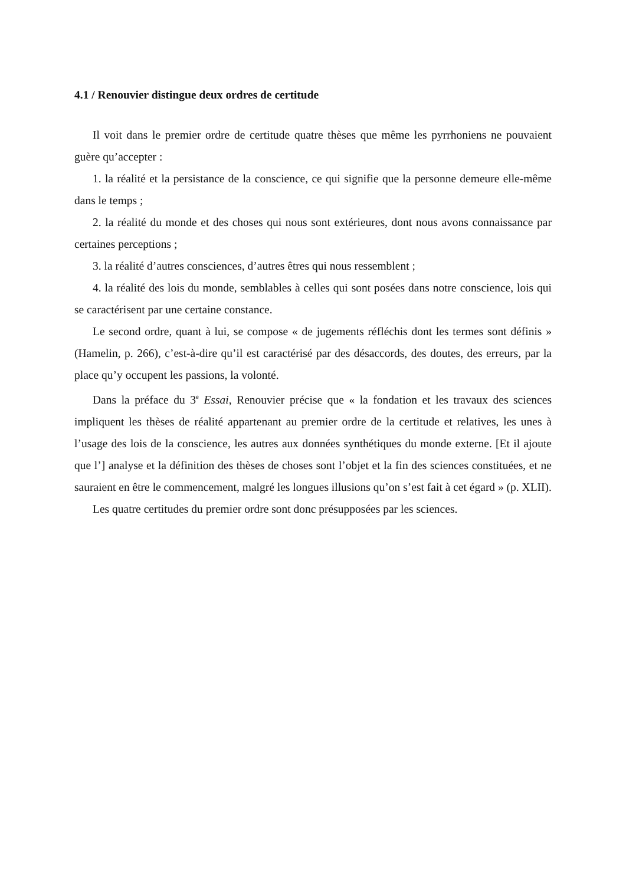4.1 / Renouvier distingue deux ordres de certitude
Il voit dans le premier ordre de certitude quatre thèses que même les pyrrhoniens ne pouvaient guère qu’accepter :
1. la réalité et la persistance de la conscience, ce qui signifie que la personne demeure elle-même dans le temps ;
2. la réalité du monde et des choses qui nous sont extérieures, dont nous avons connaissance par certaines perceptions ;
3. la réalité d’autres consciences, d’autres êtres qui nous ressemblent ;
4. la réalité des lois du monde, semblables à celles qui sont posées dans notre conscience, lois qui se caractérisent par une certaine constance.
Le second ordre, quant à lui, se compose « de jugements réfléchis dont les termes sont définis » (Hamelin, p. 266), c’est-à-dire qu’il est caractérisé par des désaccords, des doutes, des erreurs, par la place qu’y occupent les passions, la volonté.
Dans la préface du 3<sup>e</sup> Essai, Renouvier précise que « la fondation et les travaux des sciences impliquent les thèses de réalité appartenant au premier ordre de la certitude et relatives, les unes à l’usage des lois de la conscience, les autres aux données synthétiques du monde externe. [Et il ajoute que l’] analyse et la définition des thèses de choses sont l’objet et la fin des sciences constituées, et ne sauraient en être le commencement, malgré les longues illusions qu’on s’est fait à cet égard » (p. XLII).
Les quatre certitudes du premier ordre sont donc présupposées par les sciences.